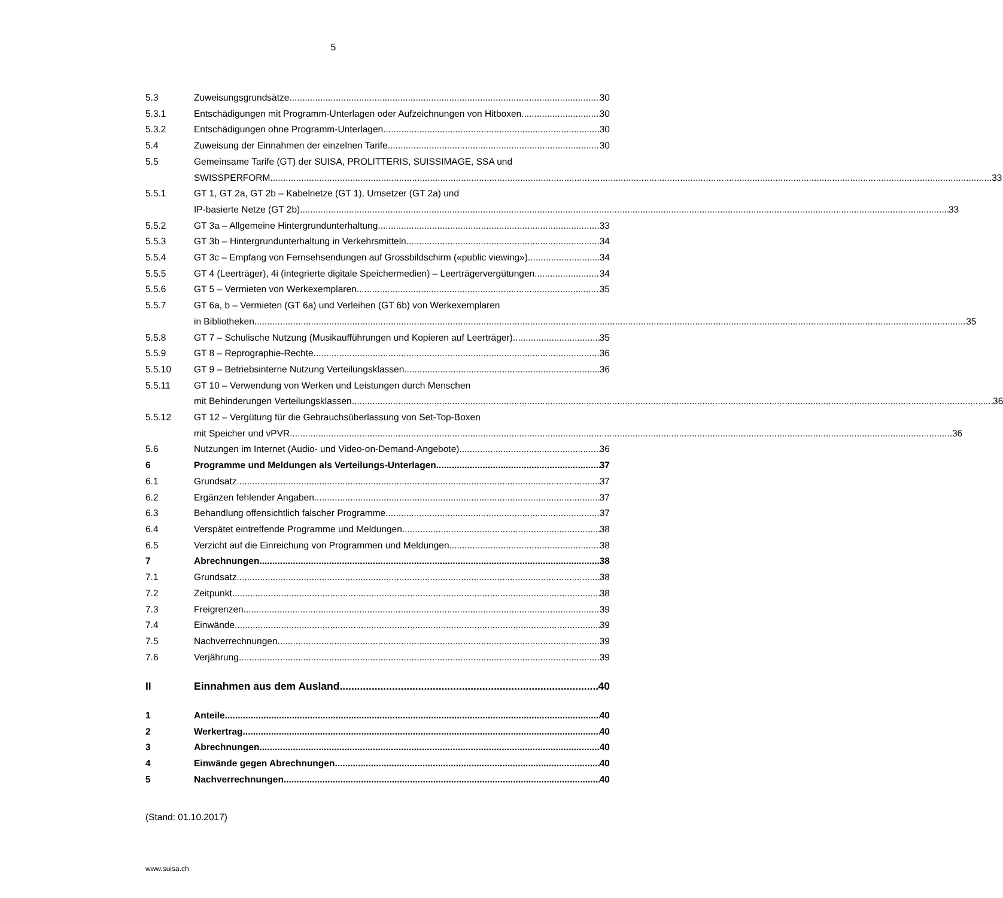5
5.3 Zuweisungsgrundsätze 30
5.3.1 Entschädigungen mit Programm-Unterlagen oder Aufzeichnungen von Hitboxen 30
5.3.2 Entschädigungen ohne Programm-Unterlagen 30
5.4 Zuweisung der Einnahmen der einzelnen Tarife 30
5.5 Gemeinsame Tarife (GT) der SUISA, PROLITTERIS, SUISSIMAGE, SSA und
SWISSPERFORM 33
5.5.1 GT 1, GT 2a, GT 2b – Kabelnetze (GT 1), Umsetzer (GT 2a) und
IP-basierte Netze (GT 2b) 33
5.5.2 GT 3a – Allgemeine Hintergrundunterhaltung 33
5.5.3 GT 3b – Hintergrundunterhaltung in Verkehrsmitteln 34
5.5.4 GT 3c – Empfang von Fernsehsendungen auf Grossbildschirm («public viewing») 34
5.5.5 GT 4 (Leerträger), 4i (integrierte digitale Speichermedien) – Leerträgervergütungen 34
5.5.6 GT 5 – Vermieten von Werkexemplaren 35
5.5.7 GT 6a, b – Vermieten (GT 6a) und Verleihen (GT 6b) von Werkexemplaren
in Bibliotheken 35
5.5.8 GT 7 – Schulische Nutzung (Musikaufführungen und Kopieren auf Leerträger) 35
5.5.9 GT 8 – Reprographie-Rechte 36
5.5.10 GT 9 – Betriebsinterne Nutzung Verteilungsklassen 36
5.5.11 GT 10 – Verwendung von Werken und Leistungen durch Menschen
mit Behinderungen Verteilungsklassen 36
5.5.12 GT 12 – Vergütung für die Gebrauchsüberlassung von Set-Top-Boxen
mit Speicher und vPVR 36
5.6 Nutzungen im Internet (Audio- und Video-on-Demand-Angebote) 36
6 Programme und Meldungen als Verteilungs-Unterlagen 37
6.1 Grundsatz 37
6.2 Ergänzen fehlender Angaben 37
6.3 Behandlung offensichtlich falscher Programme 37
6.4 Verspätet eintreffende Programme und Meldungen 38
6.5 Verzicht auf die Einreichung von Programmen und Meldungen 38
7 Abrechnungen 38
7.1 Grundsatz 38
7.2 Zeitpunkt 38
7.3 Freigrenzen 39
7.4 Einwände 39
7.5 Nachverrechnungen 39
7.6 Verjährung 39
II Einnahmen aus dem Ausland 40
1 Anteile 40
2 Werkertrag 40
3 Abrechnungen 40
4 Einwände gegen Abrechnungen 40
5 Nachverrechnungen 40
(Stand: 01.10.2017)
www.suisa.ch